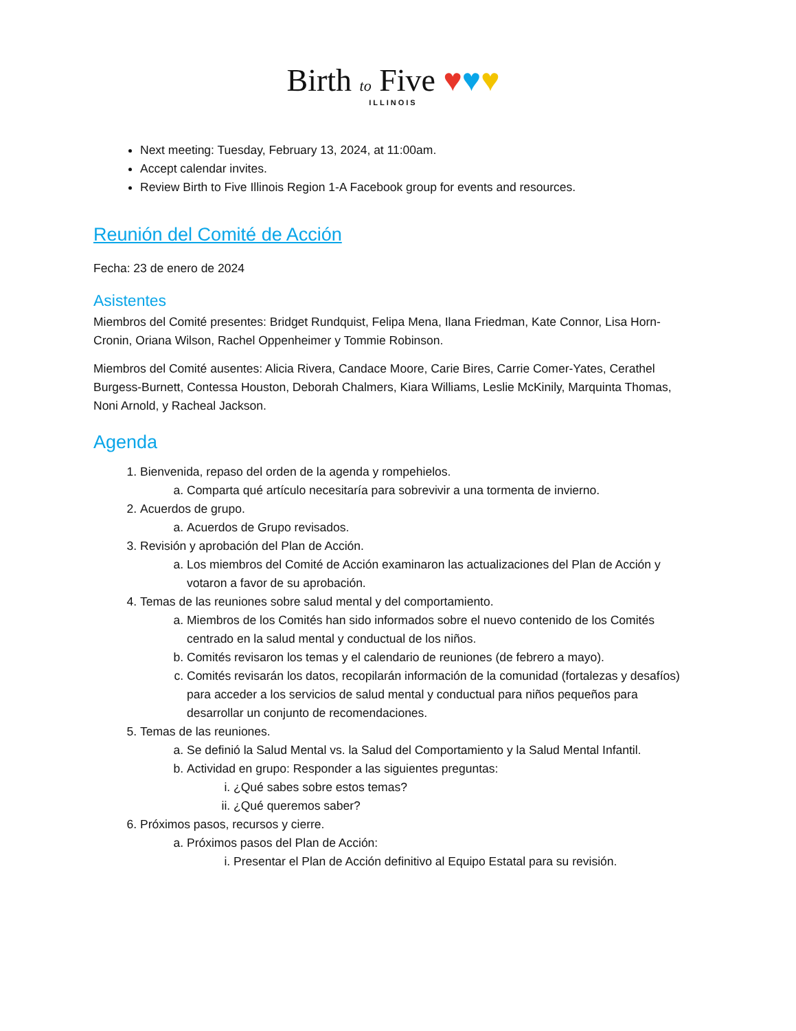Birth to Five ♥♥♥
ILLINOIS
Next meeting: Tuesday, February 13, 2024, at 11:00am.
Accept calendar invites.
Review Birth to Five Illinois Region 1-A Facebook group for events and resources.
Reunión del Comité de Acción
Fecha: 23 de enero de 2024
Asistentes
Miembros del Comité presentes: Bridget Rundquist, Felipa Mena, Ilana Friedman, Kate Connor, Lisa Horn-Cronin, Oriana Wilson, Rachel Oppenheimer y Tommie Robinson.
Miembros del Comité ausentes: Alicia Rivera, Candace Moore, Carie Bires, Carrie Comer-Yates, Cerathel Burgess-Burnett, Contessa Houston, Deborah Chalmers, Kiara Williams, Leslie McKinily, Marquinta Thomas, Noni Arnold, y Racheal Jackson.
Agenda
1. Bienvenida, repaso del orden de la agenda y rompehielos.
a. Comparta qué artículo necesitaría para sobrevivir a una tormenta de invierno.
2. Acuerdos de grupo.
a. Acuerdos de Grupo revisados.
3. Revisión y aprobación del Plan de Acción.
a. Los miembros del Comité de Acción examinaron las actualizaciones del Plan de Acción y votaron a favor de su aprobación.
4. Temas de las reuniones sobre salud mental y del comportamiento.
a. Miembros de los Comités han sido informados sobre el nuevo contenido de los Comités centrado en la salud mental y conductual de los niños.
b. Comités revisaron los temas y el calendario de reuniones (de febrero a mayo).
c. Comités revisarán los datos, recopilarán información de la comunidad (fortalezas y desafíos) para acceder a los servicios de salud mental y conductual para niños pequeños para desarrollar un conjunto de recomendaciones.
5. Temas de las reuniones.
a. Se definió la Salud Mental vs. la Salud del Comportamiento y la Salud Mental Infantil.
b. Actividad en grupo: Responder a las siguientes preguntas:
i. ¿Qué sabes sobre estos temas?
ii. ¿Qué queremos saber?
6. Próximos pasos, recursos y cierre.
a. Próximos pasos del Plan de Acción:
i. Presentar el Plan de Acción definitivo al Equipo Estatal para su revisión.